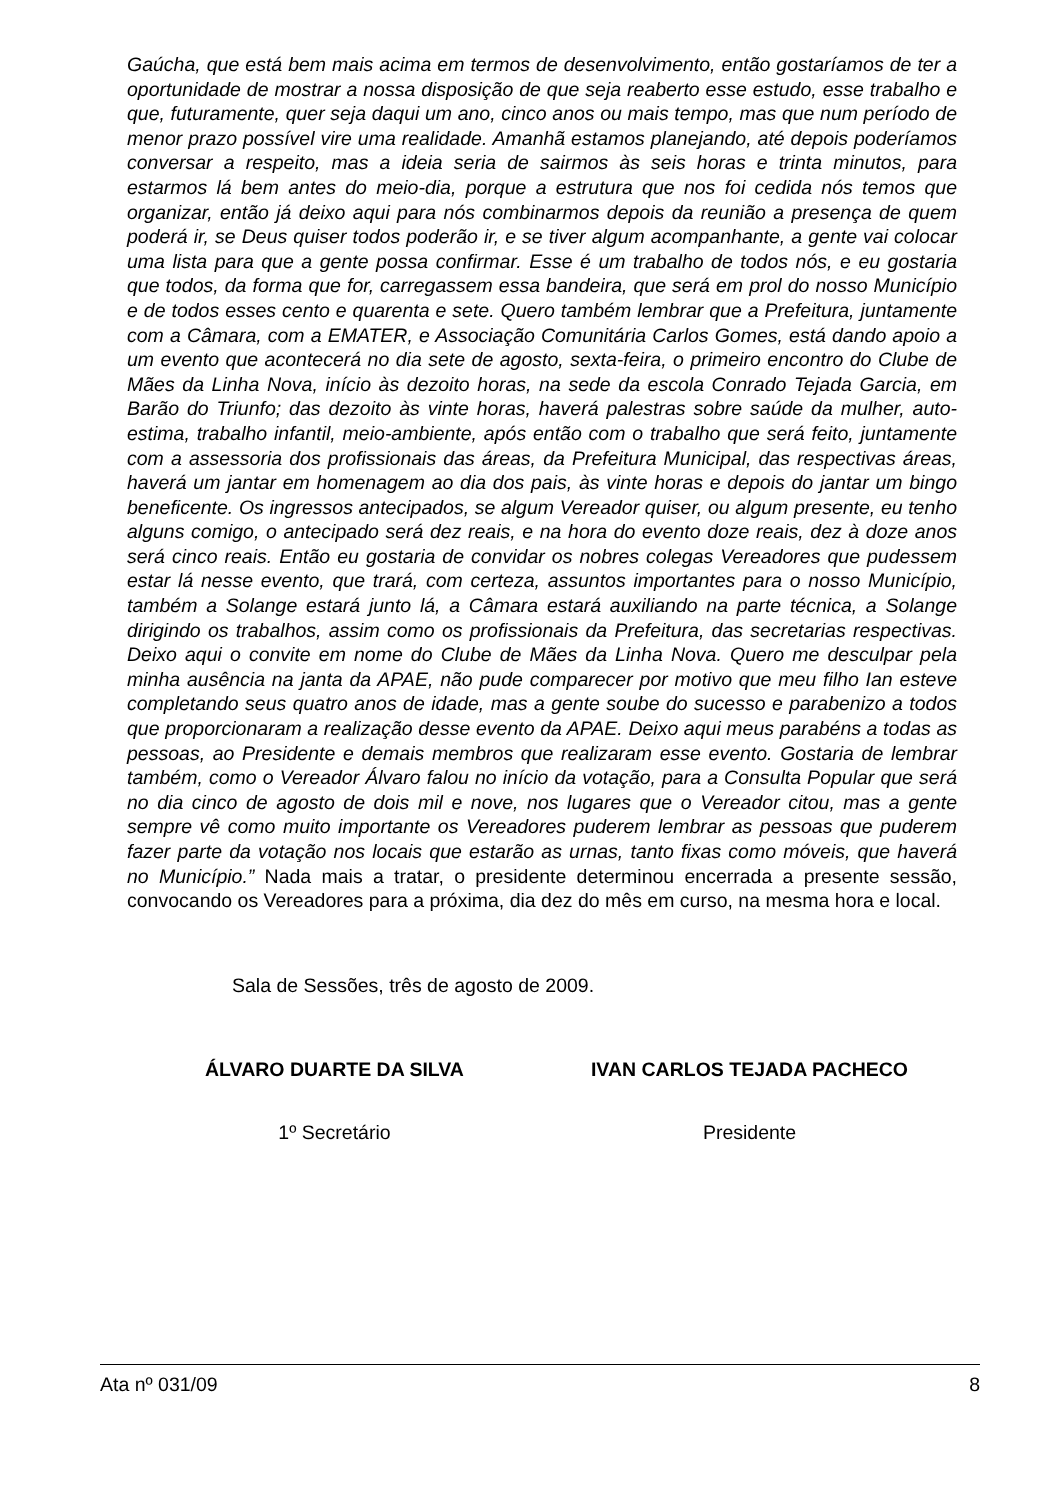Gaúcha, que está bem mais acima em termos de desenvolvimento, então gostaríamos de ter a oportunidade de mostrar a nossa disposição de que seja reaberto esse estudo, esse trabalho e que, futuramente, quer seja daqui um ano, cinco anos ou mais tempo, mas que num período de menor prazo possível vire uma realidade. Amanhã estamos planejando, até depois poderíamos conversar a respeito, mas a ideia seria de sairmos às seis horas e trinta minutos, para estarmos lá bem antes do meio-dia, porque a estrutura que nos foi cedida nós temos que organizar, então já deixo aqui para nós combinarmos depois da reunião a presença de quem poderá ir, se Deus quiser todos poderão ir, e se tiver algum acompanhante, a gente vai colocar uma lista para que a gente possa confirmar. Esse é um trabalho de todos nós, e eu gostaria que todos, da forma que for, carregassem essa bandeira, que será em prol do nosso Município e de todos esses cento e quarenta e sete. Quero também lembrar que a Prefeitura, juntamente com a Câmara, com a EMATER, e Associação Comunitária Carlos Gomes, está dando apoio a um evento que acontecerá no dia sete de agosto, sexta-feira, o primeiro encontro do Clube de Mães da Linha Nova, início às dezoito horas, na sede da escola Conrado Tejada Garcia, em Barão do Triunfo; das dezoito às vinte horas, haverá palestras sobre saúde da mulher, auto-estima, trabalho infantil, meio-ambiente, após então com o trabalho que será feito, juntamente com a assessoria dos profissionais das áreas, da Prefeitura Municipal, das respectivas áreas, haverá um jantar em homenagem ao dia dos pais, às vinte horas e depois do jantar um bingo beneficente. Os ingressos antecipados, se algum Vereador quiser, ou algum presente, eu tenho alguns comigo, o antecipado será dez reais, e na hora do evento doze reais, dez à doze anos será cinco reais. Então eu gostaria de convidar os nobres colegas Vereadores que pudessem estar lá nesse evento, que trará, com certeza, assuntos importantes para o nosso Município, também a Solange estará junto lá, a Câmara estará auxiliando na parte técnica, a Solange dirigindo os trabalhos, assim como os profissionais da Prefeitura, das secretarias respectivas. Deixo aqui o convite em nome do Clube de Mães da Linha Nova. Quero me desculpar pela minha ausência na janta da APAE, não pude comparecer por motivo que meu filho Ian esteve completando seus quatro anos de idade, mas a gente soube do sucesso e parabenizo a todos que proporcionaram a realização desse evento da APAE. Deixo aqui meus parabéns a todas as pessoas, ao Presidente e demais membros que realizaram esse evento. Gostaria de lembrar também, como o Vereador Álvaro falou no início da votação, para a Consulta Popular que será no dia cinco de agosto de dois mil e nove, nos lugares que o Vereador citou, mas a gente sempre vê como muito importante os Vereadores puderem lembrar as pessoas que puderem fazer parte da votação nos locais que estarão as urnas, tanto fixas como móveis, que haverá no Município.” Nada mais a tratar, o presidente determinou encerrada a presente sessão, convocando os Vereadores para a próxima, dia dez do mês em curso, na mesma hora e local.
Sala de Sessões, três de agosto de 2009.
ÁLVARO DUARTE DA SILVA IVAN CARLOS TEJADA PACHECO
1º Secretário Presidente
Ata nº 031/09 8